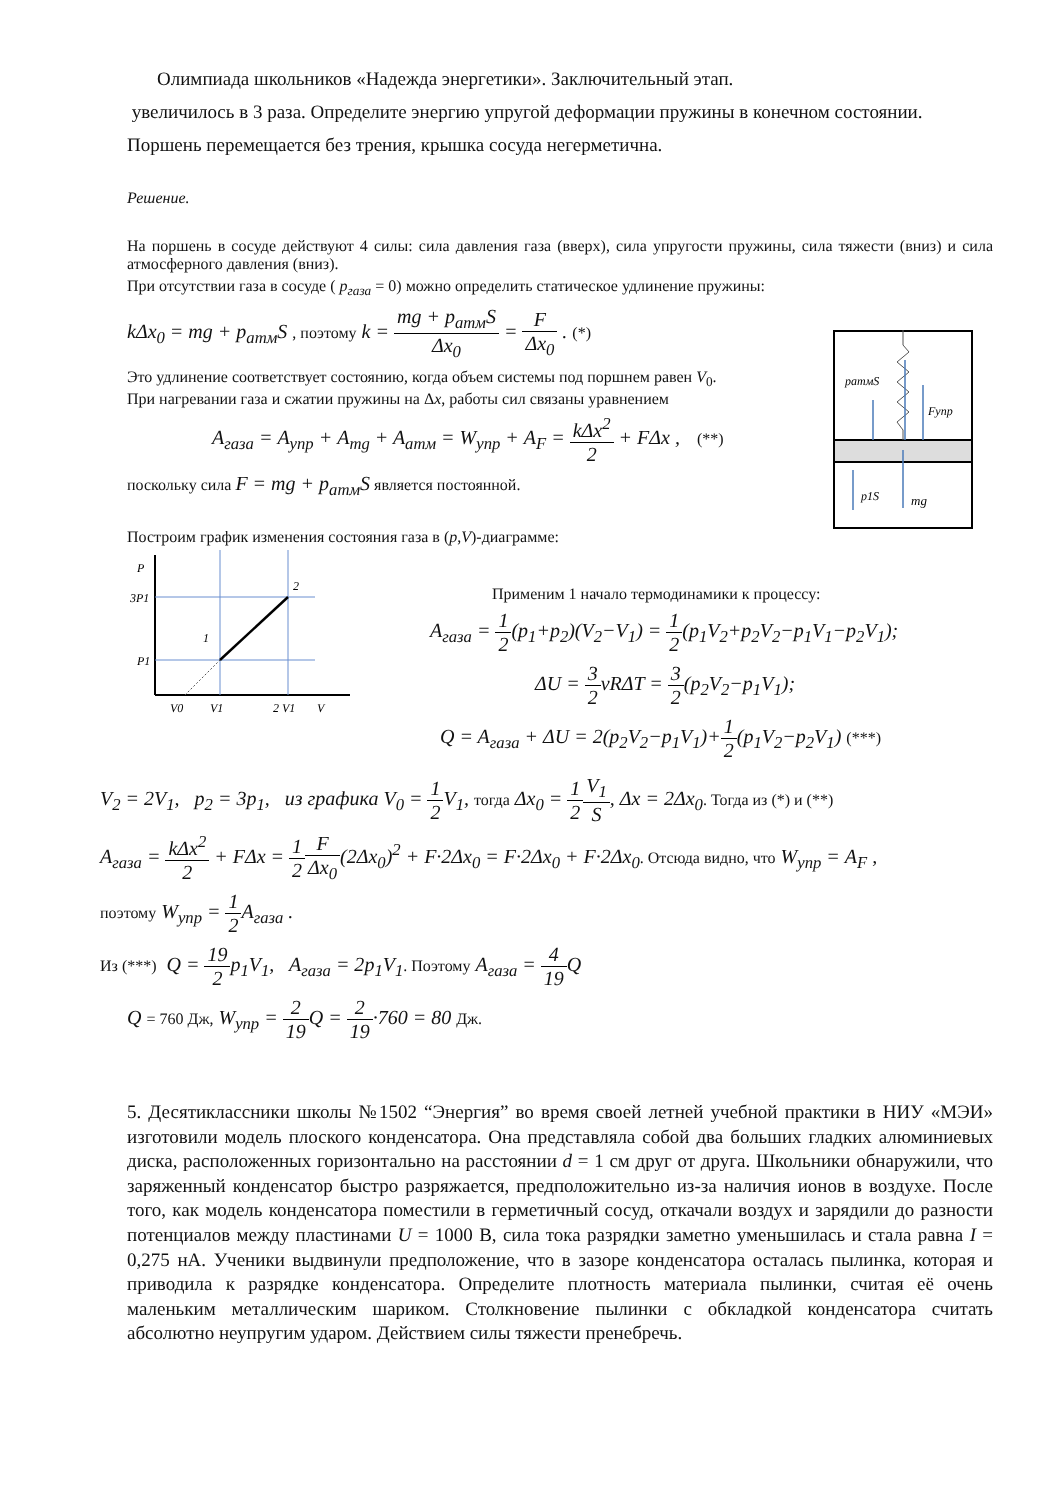Олимпиада школьников «Надежда энергетики». Заключительный этап.
увеличилось в 3 раза. Определите энергию упругой деформации пружины в конечном состоянии. Поршень перемещается без трения, крышка сосуда негерметична.
Решение.
На поршень в сосуде действуют 4 силы: сила давления газа (вверх), сила упругости пружины, сила тяжести (вниз) и сила атмосферного давления (вниз).
При отсутствии газа в сосуде ( p<sub>газа</sub> = 0) можно определить статическое удлинение пружины:
k Δx<sub>0</sub> = mg + p<sub>атм</sub>S , поэтому k = mg + p<sub>атм</sub>S Δx<sub>0</sub> = F Δx<sub>0</sub> . (*)
Это удлинение соответствует состоянию, когда объем системы под поршнем равен V<sub>0</sub>.
При нагревании газа и сжатии пружины на Δx, работы сил связаны уравнением
A<sub>газа</sub> = A<sub>упр</sub> + A<sub>mg</sub> + A<sub>атм</sub> = W<sub>упр</sub> + A<sub>F</sub> = kΔx<sup>2</sup> 2 + FΔx , (**)
поскольку сила F = mg + p<sub>атм</sub>S является постоянной.
Построим график изменения состояния газа в (p,V)-диаграмме:
pатмS
Fупр
p1S
mg
P
3P1
P1
1
2
V0
V1
2 V1
V
Применим 1 начало термодинамики к процессу:
A<sub>газа</sub> = 1 2(p<sub>1</sub>+p<sub>2</sub>)(V<sub>2</sub>−V<sub>1</sub>) = 1 2(p<sub>1</sub>V<sub>2</sub>+p<sub>2</sub>V<sub>2</sub>−p<sub>1</sub>V<sub>1</sub>−p<sub>2</sub>V<sub>1</sub>);
ΔU = 3 2νRΔT = 3 2(p<sub>2</sub>V<sub>2</sub>−p<sub>1</sub>V<sub>1</sub>);
Q = A<sub>газа</sub> + ΔU = 2(p<sub>2</sub>V<sub>2</sub>−p<sub>1</sub>V<sub>1</sub>)+1 2(p<sub>1</sub>V<sub>2</sub>−p<sub>2</sub>V<sub>1</sub>) (***)
V<sub>2</sub> = 2V<sub>1</sub>, p<sub>2</sub> = 3p<sub>1</sub>, из графика V<sub>0</sub> = 1 2 V<sub>1</sub>, тогда Δx<sub>0</sub> = 1 2 V<sub>1</sub> S, Δx = 2Δx<sub>0</sub>. Тогда из (*) и (**)
A<sub>газа</sub> = kΔx<sup>2</sup> 2 + FΔx = 1 2 F Δx<sub>0</sub>(2Δx<sub>0</sub>)<sup>2</sup> + F·2Δx<sub>0</sub> = F·2Δx<sub>0</sub> + F·2Δx<sub>0</sub>. Отсюда видно, что W<sub>упр</sub> = A<sub>F</sub> ,
поэтому W<sub>упр</sub> = 1 2 A<sub>газа</sub> .
Из (***) Q = 19 2 p<sub>1</sub>V<sub>1</sub>, A<sub>газа</sub> = 2p<sub>1</sub>V<sub>1</sub>. Поэтому A<sub>газа</sub> = 4 19 Q
Q = 760 Дж, W<sub>упр</sub> = 2 19 Q = 2 19·760 = 80 Дж.
5. Десятиклассники школы №1502 “Энергия” во время своей летней учебной практики в НИУ «МЭИ» изготовили модель плоского конденсатора. Она представляла собой два больших гладких алюминиевых диска, расположенных горизонтально на расстоянии d = 1 см друг от друга. Школьники обнаружили, что заряженный конденсатор быстро разряжается, предположительно из-за наличия ионов в воздухе. После того, как модель конденсатора поместили в герметичный сосуд, откачали воздух и зарядили до разности потенциалов между пластинами U = 1000 В, сила тока разрядки заметно уменьшилась и стала равна I = 0,275 нА. Ученики выдвинули предположение, что в зазоре конденсатора осталась пылинка, которая и приводила к разрядке конденсатора. Определите плотность материала пылинки, считая её очень маленьким металлическим шариком. Столкновение пылинки с обкладкой конденсатора считать абсолютно неупругим ударом. Действием силы тяжести пренебречь.